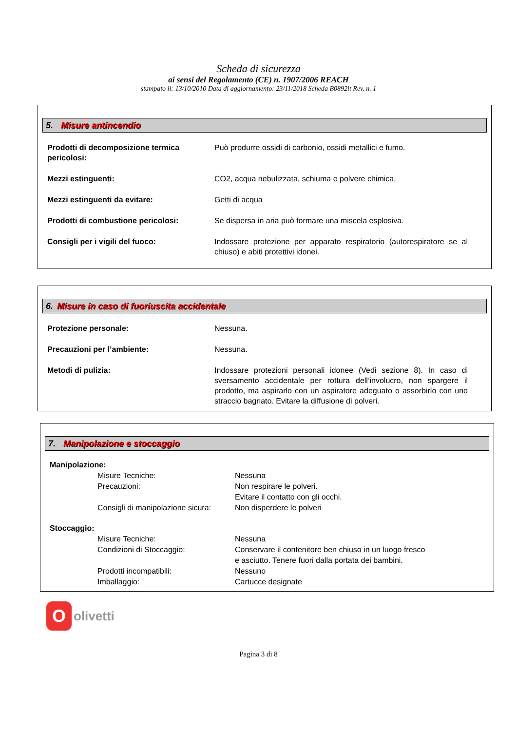Scheda di sicurezza
ai sensi del Regolamento (CE) n. 1907/2006 REACH
stampato il: 13/10/2010 Data di aggiornamento: 23/11/2018 Scheda B0892it Rev. n. 1
5. Misure antincendio
| Prodotti di decomposizione termica pericolosi: | Può produrre ossidi di carbonio, ossidi metallici e fumo. |
| Mezzi estinguenti: | CO2, acqua nebulizzata, schiuma e polvere chimica. |
| Mezzi estinguenti da evitare: | Getti di acqua |
| Prodotti di combustione pericolosi: | Se dispersa in aria può formare una miscela esplosiva. |
| Consigli per i vigili del fuoco: | Indossare protezione per apparato respiratorio (autorespiratore se al chiuso) e abiti protettivi idonei. |
6. Misure in caso di fuoriuscita accidentale
| Protezione personale: | Nessuna. |
| Precauzioni per l’ambiente: | Nessuna. |
| Metodi di pulizia: | Indossare protezioni personali idonee (Vedi sezione 8). In caso di sversamento accidentale per rottura dell’involucro, non spargere il prodotto, ma aspirarlo con un aspiratore adeguato o assorbirlo con uno straccio bagnato. Evitare la diffusione di polveri. |
7. Manipolazione e stoccaggio
| Manipolazione: | | |
| | Misure Tecniche: | Nessuna |
| | Precauzioni: | Non respirare le polveri. Evitare il contatto con gli occhi. |
| | Consigli di manipolazione sicura: | Non disperdere le polveri |
| Stoccaggio: | | |
| | Misure Tecniche: | Nessuna |
| | Condizioni di Stoccaggio: | Conservare il contenitore ben chiuso in un luogo fresco e asciutto. Tenere fuori dalla portata dei bambini. |
| | Prodotti incompatibili: | Nessuno |
| | Imballaggio: | Cartucce designate |
O
olivetti
Pagina 3 di 8